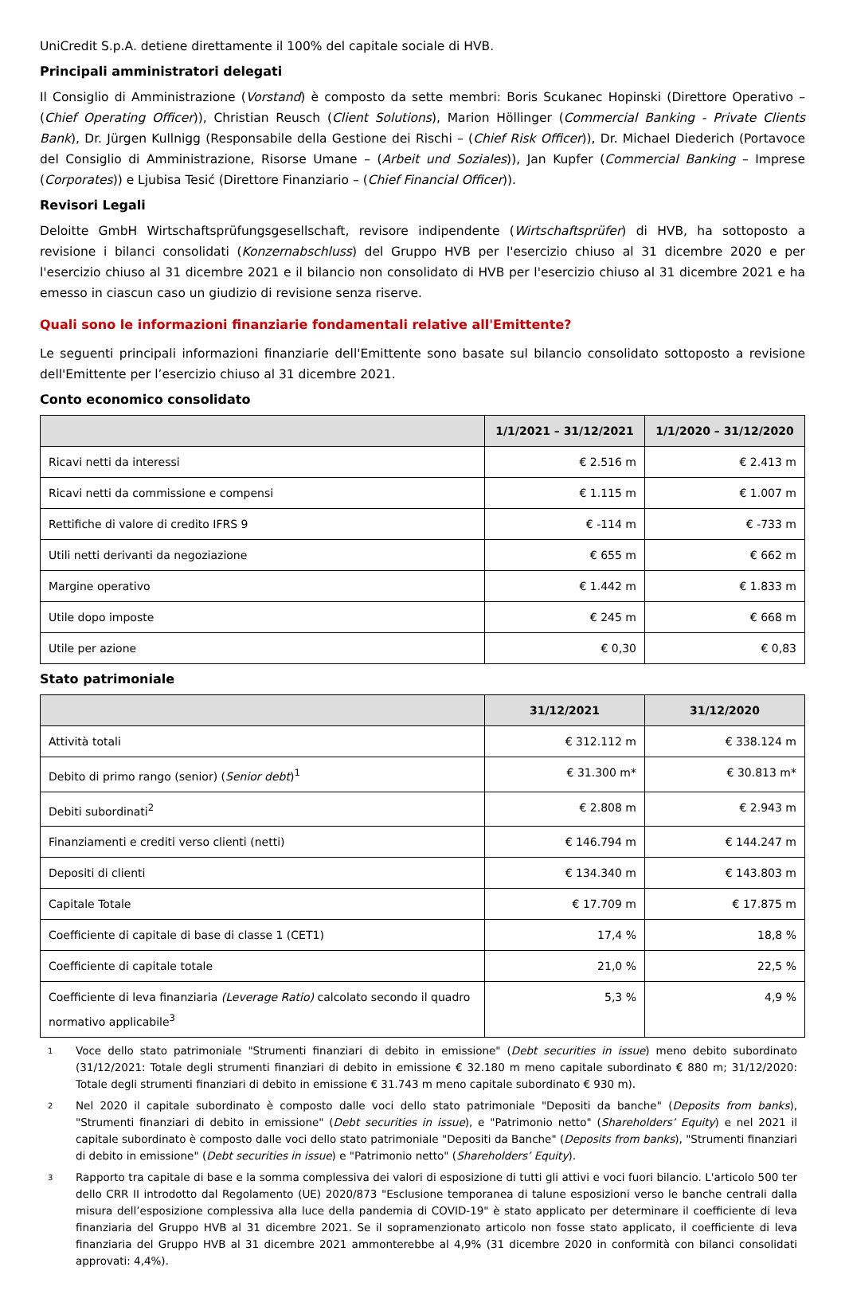UniCredit S.p.A. detiene direttamente il 100% del capitale sociale di HVB.
Principali amministratori delegati
Il Consiglio di Amministrazione (Vorstand) è composto da sette membri: Boris Scukanec Hopinski (Direttore Operativo – (Chief Operating Officer)), Christian Reusch (Client Solutions), Marion Höllinger (Commercial Banking - Private Clients Bank), Dr. Jürgen Kullnigg (Responsabile della Gestione dei Rischi – (Chief Risk Officer)), Dr. Michael Diederich (Portavoce del Consiglio di Amministrazione, Risorse Umane – (Arbeit und Soziales)), Jan Kupfer (Commercial Banking – Imprese (Corporates)) e Ljubisa Tesić (Direttore Finanziario – (Chief Financial Officer)).
Revisori Legali
Deloitte GmbH Wirtschaftsprüfungsgesellschaft, revisore indipendente (Wirtschaftsprüfer) di HVB, ha sottoposto a revisione i bilanci consolidati (Konzernabschluss) del Gruppo HVB per l'esercizio chiuso al 31 dicembre 2020 e per l'esercizio chiuso al 31 dicembre 2021 e il bilancio non consolidato di HVB per l'esercizio chiuso al 31 dicembre 2021 e ha emesso in ciascun caso un giudizio di revisione senza riserve.
Quali sono le informazioni finanziarie fondamentali relative all'Emittente?
Le seguenti principali informazioni finanziarie dell'Emittente sono basate sul bilancio consolidato sottoposto a revisione dell'Emittente per l’esercizio chiuso al 31 dicembre 2021.
Conto economico consolidato
| | 1/1/2021 – 31/12/2021 | 1/1/2020 – 31/12/2020 |
| --- | --- | --- |
| Ricavi netti da interessi | € 2.516 m | € 2.413 m |
| Ricavi netti da commissione e compensi | € 1.115 m | € 1.007 m |
| Rettifiche di valore di credito IFRS 9 | € -114 m | € -733 m |
| Utili netti derivanti da negoziazione | € 655 m | € 662 m |
| Margine operativo | € 1.442 m | € 1.833 m |
| Utile dopo imposte | € 245 m | € 668 m |
| Utile per azione | € 0,30 | € 0,83 |
Stato patrimoniale
| | 31/12/2021 | 31/12/2020 |
| --- | --- | --- |
| Attività totali | € 312.112 m | € 338.124 m |
| Debito di primo rango (senior) ( Senior debt )<sup>1</sup> | € 31.300 m* | € 30.813 m* |
| Debiti subordinati<sup>2</sup> | € 2.808 m | € 2.943 m |
| Finanziamenti e crediti verso clienti (netti) | € 146.794 m | € 144.247 m |
| Depositi di clienti | € 134.340 m | € 143.803 m |
| Capitale Totale | € 17.709 m | € 17.875 m |
| Coefficiente di capitale di base di classe 1 (CET1) | 17,4 % | 18,8 % |
| Coefficiente di capitale totale | 21,0 % | 22,5 % |
| Coefficiente di leva finanziaria (Leverage Ratio) calcolato secondo il quadro normativo applicabile<sup>3</sup> | 5,3 % | 4,9 % |
1
Voce dello stato patrimoniale "Strumenti finanziari di debito in emissione" (Debt securities in issue) meno debito subordinato (31/12/2021: Totale degli strumenti finanziari di debito in emissione € 32.180 m meno capitale subordinato € 880 m; 31/12/2020: Totale degli strumenti finanziari di debito in emissione € 31.743 m meno capitale subordinato € 930 m).
2
Nel 2020 il capitale subordinato è composto dalle voci dello stato patrimoniale "Depositi da banche" (Deposits from banks), "Strumenti finanziari di debito in emissione" (Debt securities in issue), e "Patrimonio netto" (Shareholders’ Equity) e nel 2021 il capitale subordinato è composto dalle voci dello stato patrimoniale "Depositi da Banche" (Deposits from banks), "Strumenti finanziari di debito in emissione" (Debt securities in issue) e "Patrimonio netto" (Shareholders’ Equity).
3
Rapporto tra capitale di base e la somma complessiva dei valori di esposizione di tutti gli attivi e voci fuori bilancio. L'articolo 500 ter dello CRR II introdotto dal Regolamento (UE) 2020/873 "Esclusione temporanea di talune esposizioni verso le banche centrali dalla misura dell’esposizione complessiva alla luce della pandemia di COVID-19" è stato applicato per determinare il coefficiente di leva finanziaria del Gruppo HVB al 31 dicembre 2021. Se il sopramenzionato articolo non fosse stato applicato, il coefficiente di leva finanziaria del Gruppo HVB al 31 dicembre 2021 ammonterebbe al 4,9% (31 dicembre 2020 in conformità con bilanci consolidati approvati: 4,4%).